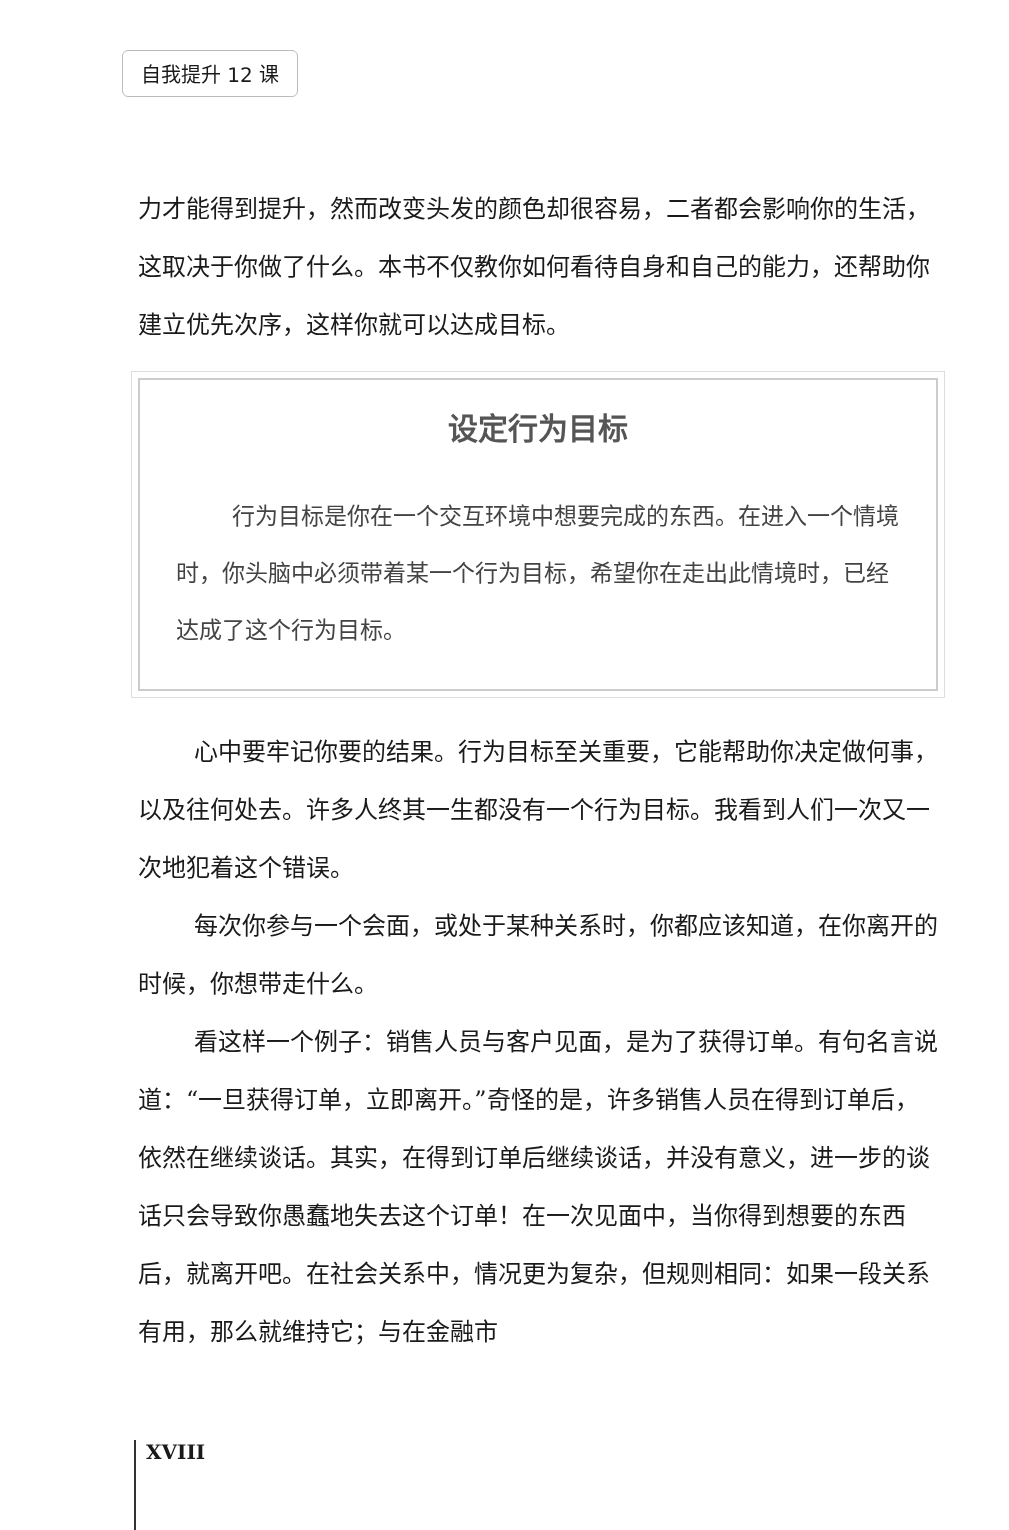自我提升 12 课
力才能得到提升，然而改变头发的颜色却很容易，二者都会影响你的生活，这取决于你做了什么。本书不仅教你如何看待自身和自己的能力，还帮助你建立优先次序，这样你就可以达成目标。
设定行为目标
行为目标是你在一个交互环境中想要完成的东西。在进入一个情境时，你头脑中必须带着某一个行为目标，希望你在走出此情境时，已经达成了这个行为目标。
心中要牢记你要的结果。行为目标至关重要，它能帮助你决定做何事，以及往何处去。许多人终其一生都没有一个行为目标。我看到人们一次又一次地犯着这个错误。
每次你参与一个会面，或处于某种关系时，你都应该知道，在你离开的时候，你想带走什么。
看这样一个例子：销售人员与客户见面，是为了获得订单。有句名言说道：“一旦获得订单，立即离开。”奇怪的是，许多销售人员在得到订单后，依然在继续谈话。其实，在得到订单后继续谈话，并没有意义，进一步的谈话只会导致你愚蠢地失去这个订单！在一次见面中，当你得到想要的东西后，就离开吧。在社会关系中，情况更为复杂，但规则相同：如果一段关系有用，那么就维持它；与在金融市
XVIII